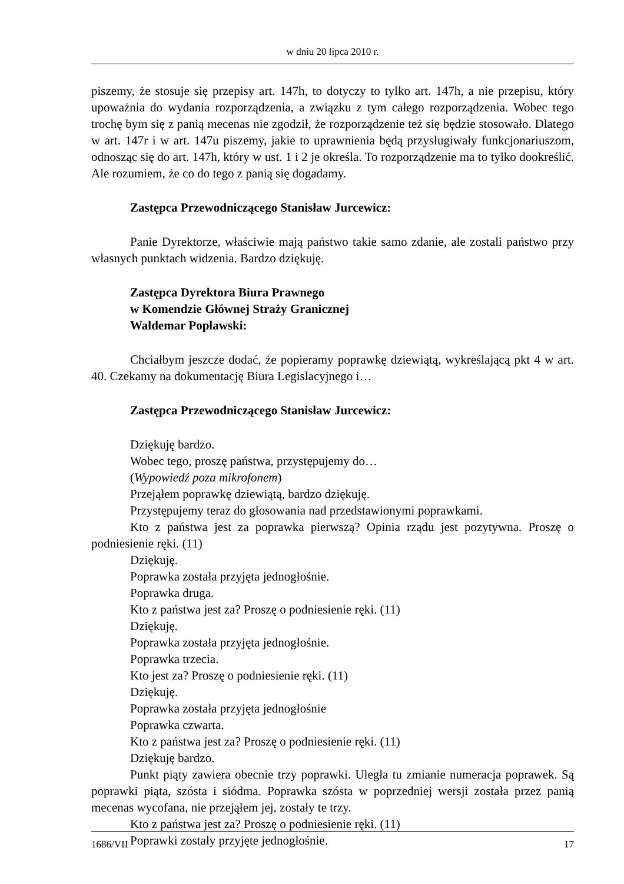w dniu 20 lipca 2010 r.
piszemy, że stosuje się przepisy art. 147h, to dotyczy to tylko art. 147h, a nie przepisu, który upoważnia do wydania rozporządzenia, a związku z tym całego rozporządzenia. Wobec tego trochę bym się z panią mecenas nie zgodził, że rozporządzenie też się będzie stosowało. Dlatego w art. 147r i w art. 147u piszemy, jakie to uprawnienia będą przysługiwały funkcjonariuszom, odnosząc się do art. 147h, który w ust. 1 i 2 je określa. To rozporządzenie ma to tylko dookreślić. Ale rozumiem, że co do tego z panią się dogadamy.
Zastępca Przewodniczącego Stanisław Jurcewicz:
Panie Dyrektorze, właściwie mają państwo takie samo zdanie, ale zostali państwo przy własnych punktach widzenia. Bardzo dziękuję.
Zastępca Dyrektora Biura Prawnego
w Komendzie Głównej Straży Granicznej
Waldemar Popławski:
Chciałbym jeszcze dodać, że popieramy poprawkę dziewiątą, wykreślającą pkt 4 w art. 40. Czekamy na dokumentację Biura Legislacyjnego i…
Zastępca Przewodniczącego Stanisław Jurcewicz:
Dziękuję bardzo.
Wobec tego, proszę państwa, przystępujemy do…
(Wypowiedź poza mikrofonem)
Przejąłem poprawkę dziewiątą, bardzo dziękuję.
Przystępujemy teraz do głosowania nad przedstawionymi poprawkami.
Kto z państwa jest za poprawka pierwszą? Opinia rządu jest pozytywna. Proszę o podniesienie ręki. (11)
Dziękuję.
Poprawka została przyjęta jednogłośnie.
Poprawka druga.
Kto z państwa jest za? Proszę o podniesienie ręki. (11)
Dziękuję.
Poprawka została przyjęta jednogłośnie.
Poprawka trzecia.
Kto jest za? Proszę o podniesienie ręki. (11)
Dziękuję.
Poprawka została przyjęta jednogłośnie
Poprawka czwarta.
Kto z państwa jest za? Proszę o podniesienie ręki. (11)
Dziękuję bardzo.
Punkt piąty zawiera obecnie trzy poprawki. Uległa tu zmianie numeracja poprawek. Są poprawki piąta, szósta i siódma. Poprawka szósta w poprzedniej wersji została przez panią mecenas wycofana, nie przejąłem jej, zostały te trzy.
Kto z państwa jest za? Proszę o podniesienie ręki. (11)
Poprawki zostały przyjęte jednogłośnie.
1686/VII 17